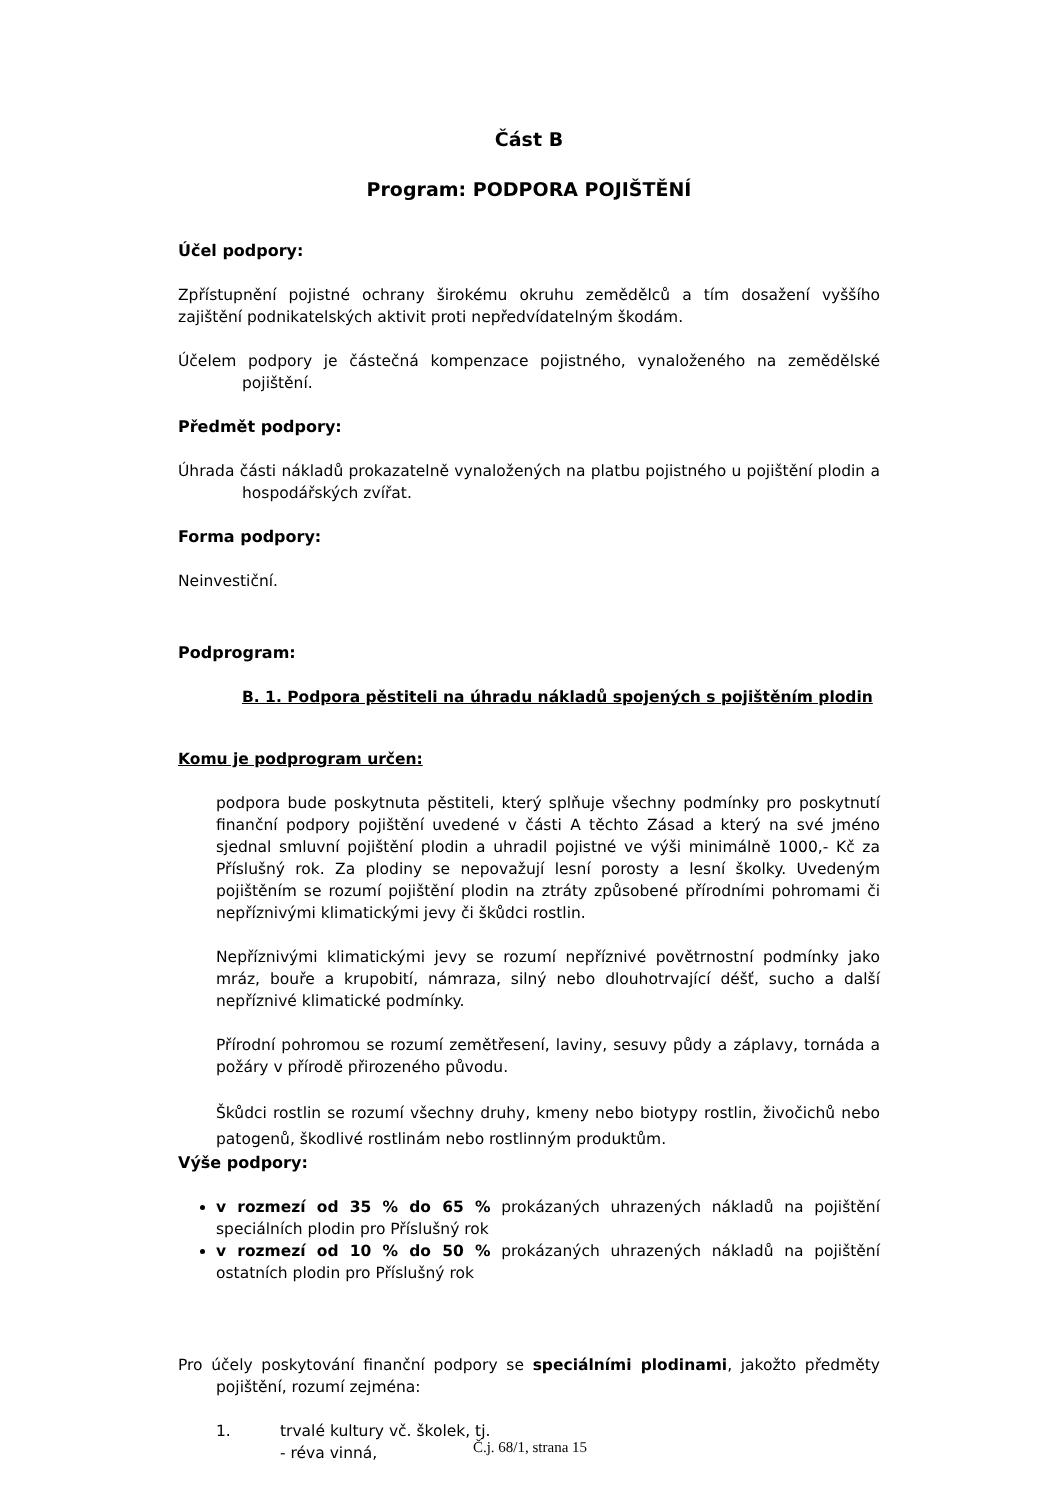Část B
Program: PODPORA POJIŠTĚNÍ
Účel podpory:
Zpřístupnění pojistné ochrany širokému okruhu zemědělců a tím dosažení vyššího zajištění podnikatelských aktivit proti nepředvídatelným škodám.
Účelem podpory je částečná kompenzace pojistného, vynaloženého na zemědělské pojištění.
Předmět podpory:
Úhrada části nákladů prokazatelně vynaložených na platbu pojistného u pojištění plodin a hospodářských zvířat.
Forma podpory:
Neinvestiční.
Podprogram:
B. 1. Podpora pěstiteli na úhradu nákladů spojených s pojištěním plodin
Komu je podprogram určen:
podpora bude poskytnuta pěstiteli, který splňuje všechny podmínky pro poskytnutí finanční podpory pojištění uvedené v části A těchto Zásad a který na své jméno sjednal smluvní pojištění plodin a uhradil pojistné ve výši minimálně 1000,- Kč za Příslušný rok. Za plodiny se nepovažují lesní porosty a lesní školky. Uvedeným pojištěním se rozumí pojištění plodin na ztráty způsobené přírodními pohromami či nepříznivými klimatickými jevy či škůdci rostlin.
Nepříznivými klimatickými jevy se rozumí nepříznivé povětrnostní podmínky jako mráz, bouře a krupobití, námraza, silný nebo dlouhotrvající déšť, sucho a další nepříznivé klimatické podmínky.
Přírodní pohromou se rozumí zemětřesení, laviny, sesuvy půdy a záplavy, tornáda a požáry v přírodě přirozeného původu.
Škůdci rostlin se rozumí všechny druhy, kmeny nebo biotypy rostlin, živočichů nebo patogenů, škodlivé rostlinám nebo rostlinným produktům.
Výše podpory:
v rozmezí od 35 % do 65 % prokázaných uhrazených nákladů na pojištění speciálních plodin pro Příslušný rok
v rozmezí od 10 % do 50 % prokázaných uhrazených nákladů na pojištění ostatních plodin pro Příslušný rok
Pro účely poskytování finanční podpory se speciálními plodinami, jakožto předměty pojištění, rozumí zejména:
1. trvalé kultury vč. školek, tj.
- réva vinná,
Č.j. 68/1, strana 15